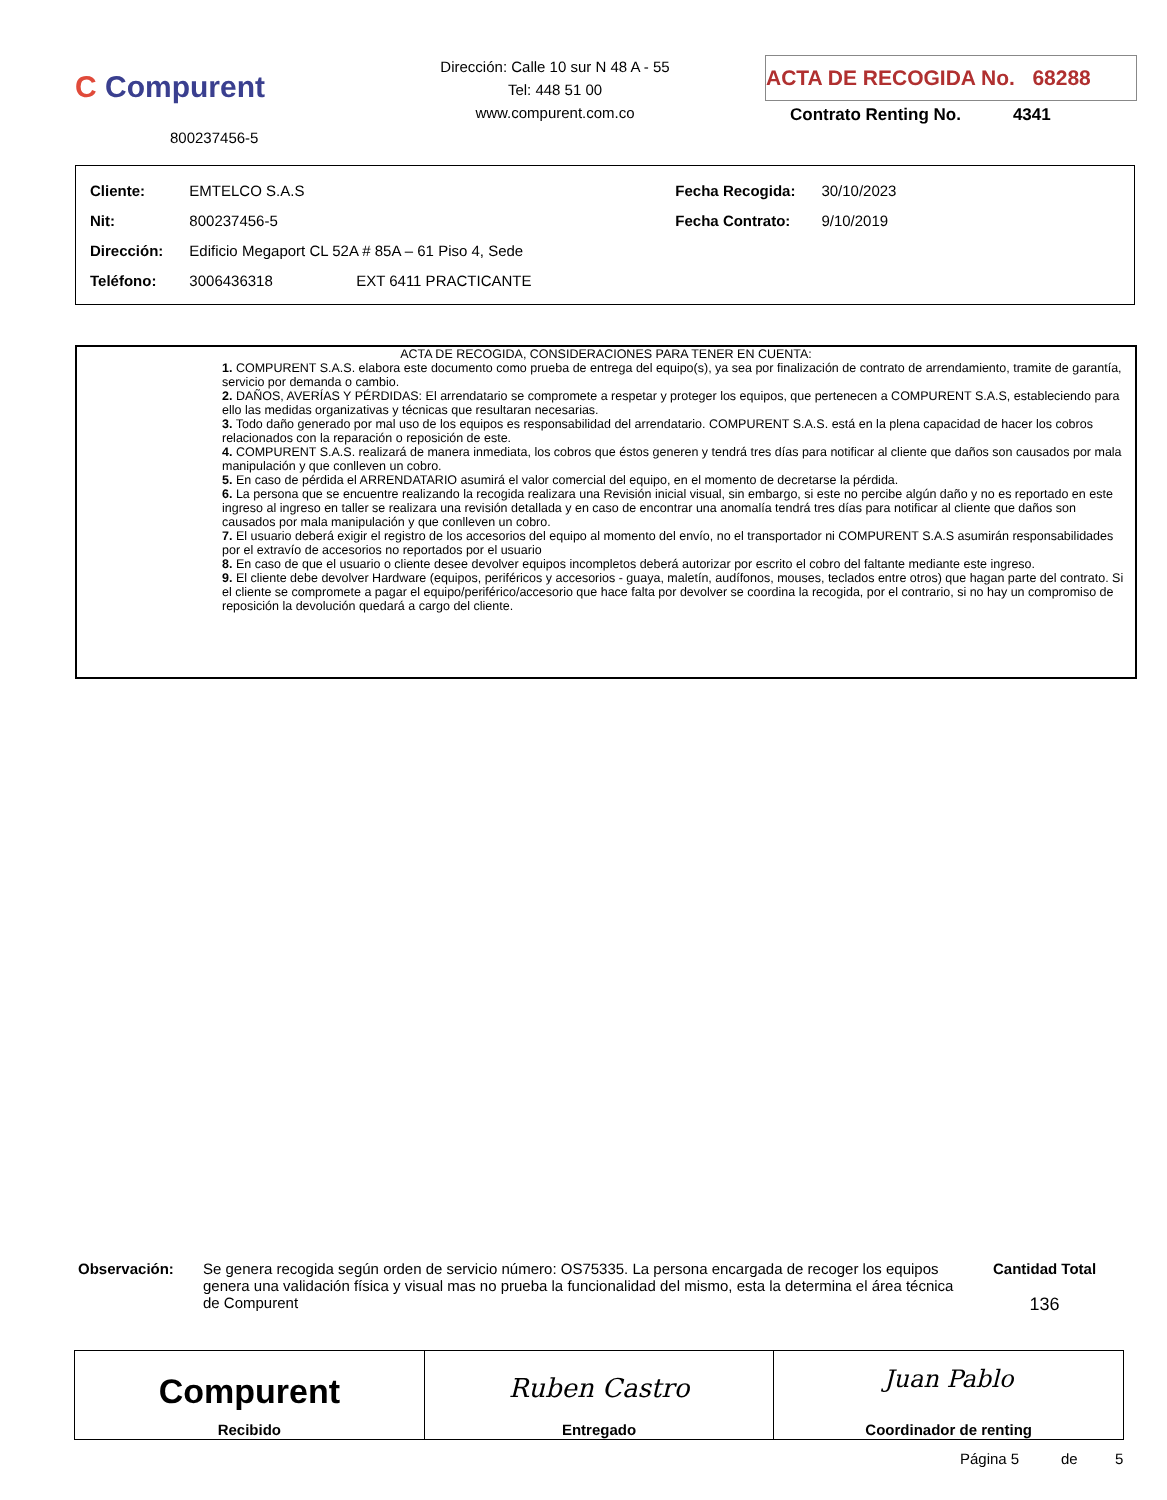C Compurent
800237456-5
Dirección: Calle 10 sur N 48 A - 55
Tel: 448 51 00
www.compurent.com.co
ACTA DE RECOGIDA No. 68288
Contrato Renting No. 4341
| Cliente: | EMTELCO S.A.S | Fecha Recogida: | 30/10/2023 |
| Nit: | 800237456-5 | Fecha Contrato: | 9/10/2019 |
| Dirección: | Edificio Megaport CL 52A # 85A – 61 Piso 4, Sede | | |
| Teléfono: | 3006436318 EXT 6411 PRACTICANTE | | |
ACTA DE RECOGIDA, CONSIDERACIONES PARA TENER EN CUENTA:
1. COMPURENT S.A.S. elabora este documento como prueba de entrega del equipo(s), ya sea por finalización de contrato de arrendamiento, tramite de garantía, servicio por demanda o cambio.
2. DAÑOS, AVERÍAS Y PÉRDIDAS: El arrendatario se compromete a respetar y proteger los equipos, que pertenecen a COMPURENT S.A.S, estableciendo para ello las medidas organizativas y técnicas que resultaran necesarias.
3. Todo daño generado por mal uso de los equipos es responsabilidad del arrendatario. COMPURENT S.A.S. está en la plena capacidad de hacer los cobros relacionados con la reparación o reposición de este.
4. COMPURENT S.A.S. realizará de manera inmediata, los cobros que éstos generen y tendrá tres días para notificar al cliente que daños son causados por mala manipulación y que conlleven un cobro.
5. En caso de pérdida el ARRENDATARIO asumirá el valor comercial del equipo, en el momento de decretarse la pérdida.
6. La persona que se encuentre realizando la recogida realizara una Revisión inicial visual, sin embargo, si este no percibe algún daño y no es reportado en este ingreso al ingreso en taller se realizara una revisión detallada y en caso de encontrar una anomalía tendrá tres días para notificar al cliente que daños son causados por mala manipulación y que conlleven un cobro.
7. El usuario deberá exigir el registro de los accesorios del equipo al momento del envío, no el transportador ni COMPURENT S.A.S asumirán responsabilidades por el extravío de accesorios no reportados por el usuario
8. En caso de que el usuario o cliente desee devolver equipos incompletos deberá autorizar por escrito el cobro del faltante mediante este ingreso.
9. El cliente debe devolver Hardware (equipos, periféricos y accesorios - guaya, maletín, audífonos, mouses, teclados entre otros) que hagan parte del contrato. Si el cliente se compromete a pagar el equipo/periférico/accesorio que hace falta por devolver se coordina la recogida, por el contrario, si no hay un compromiso de reposición la devolución quedará a cargo del cliente.
Observación: Se genera recogida según orden de servicio número: OS75335. La persona encargada de recoger los equipos genera una validación física y visual mas no prueba la funcionalidad del mismo, esta la determina el área técnica de Compurent
Cantidad Total
136
| Compurent Recibido | Ruben Castro Entregado | Juan Pablo Coordinador de renting |
Página 5 de 5